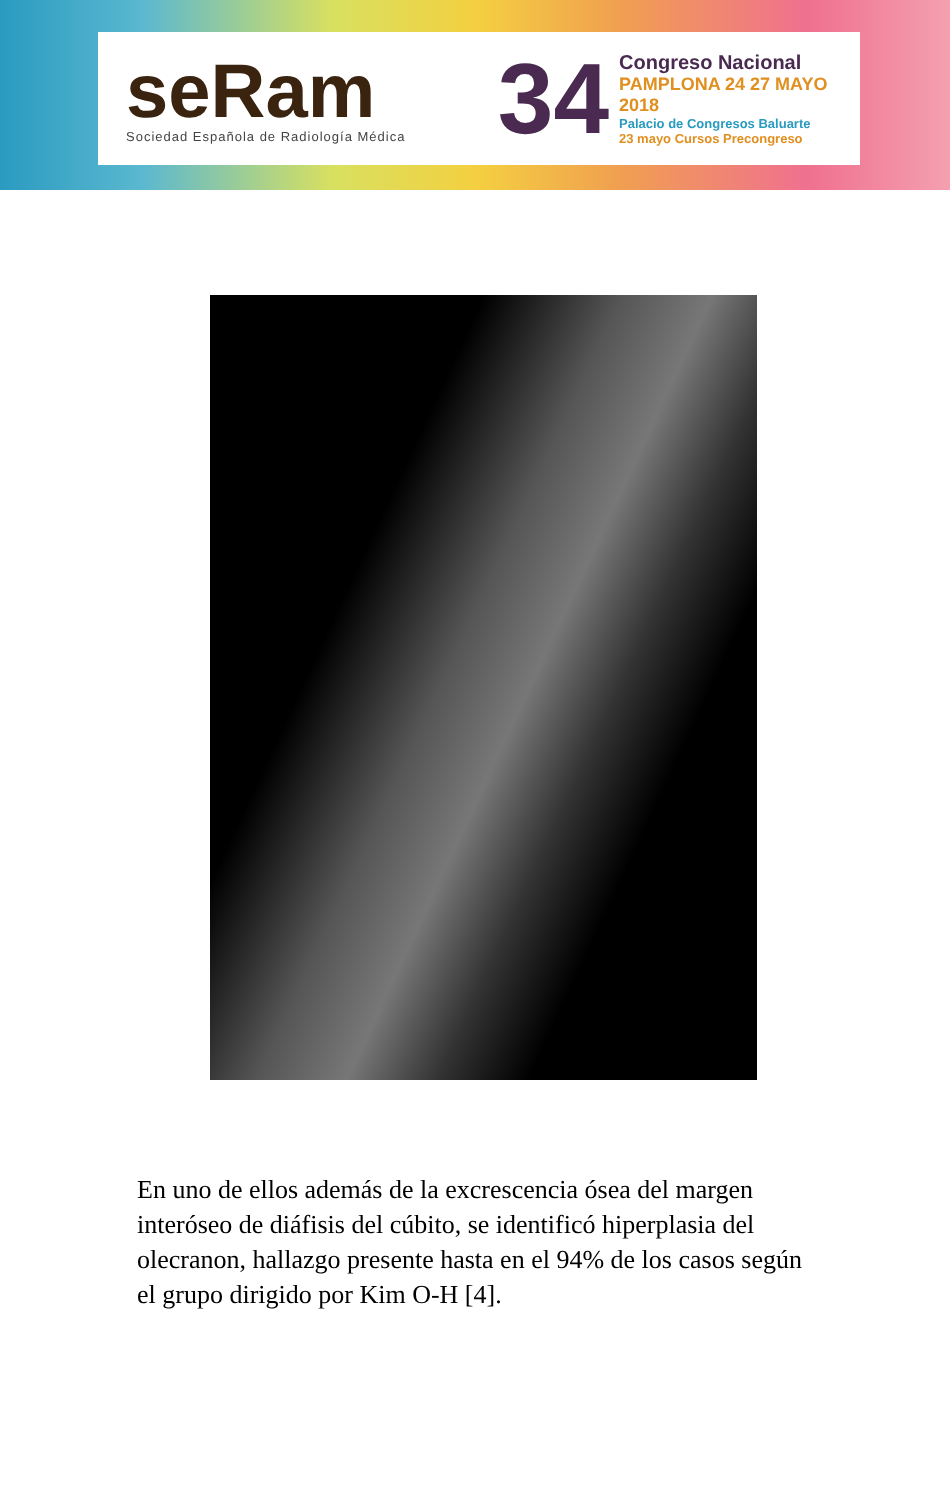seRam
Sociedad Española de Radiología Médica
34
Congreso Nacional
PAMPLONA 24 27 MAYO 2018
Palacio de Congresos Baluarte
23 mayo Cursos Precongreso
En uno de ellos además de la excrescencia ósea del margen interóseo de diáfisis del cúbito, se identificó hiperplasia del olecranon, hallazgo presente hasta en el 94% de los casos según el grupo dirigido por Kim O-H [4].